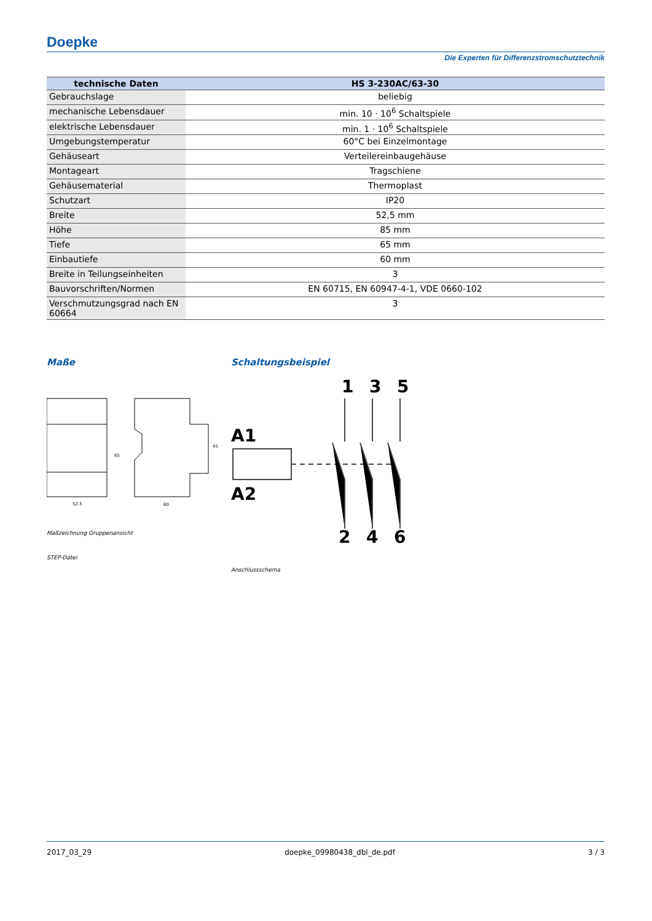Doepke
Die Experten für Differenzstromschutztechnik
| technische Daten | HS 3-230AC/63-30 |
| --- | --- |
| Gebrauchslage | beliebig |
| mechanische Lebensdauer | min. 10 · 10<sup>6</sup> Schaltspiele |
| elektrische Lebensdauer | min. 1 · 10<sup>6</sup> Schaltspiele |
| Umgebungstemperatur | 60°C bei Einzelmontage |
| Gehäuseart | Verteilereinbaugehäuse |
| Montageart | Tragschiene |
| Gehäusematerial | Thermoplast |
| Schutzart | IP20 |
| Breite | 52,5 mm |
| Höhe | 85 mm |
| Tiefe | 65 mm |
| Einbautiefe | 60 mm |
| Breite in Teilungseinheiten | 3 |
| Bauvorschriften/Normen | EN 60715, EN 60947-4-1, VDE 0660-102 |
| Verschmutzungsgrad nach EN 60664 | 3 |
Maße
85
52.5
60
45
Maßzeichnung Gruppenansicht
STEP-Datei
Schaltungsbeispiel
1
3
5
A1
A2
2
4
6
Anschlussschema
2017_03_29 doepke_09980438_dbl_de.pdf 3 / 3